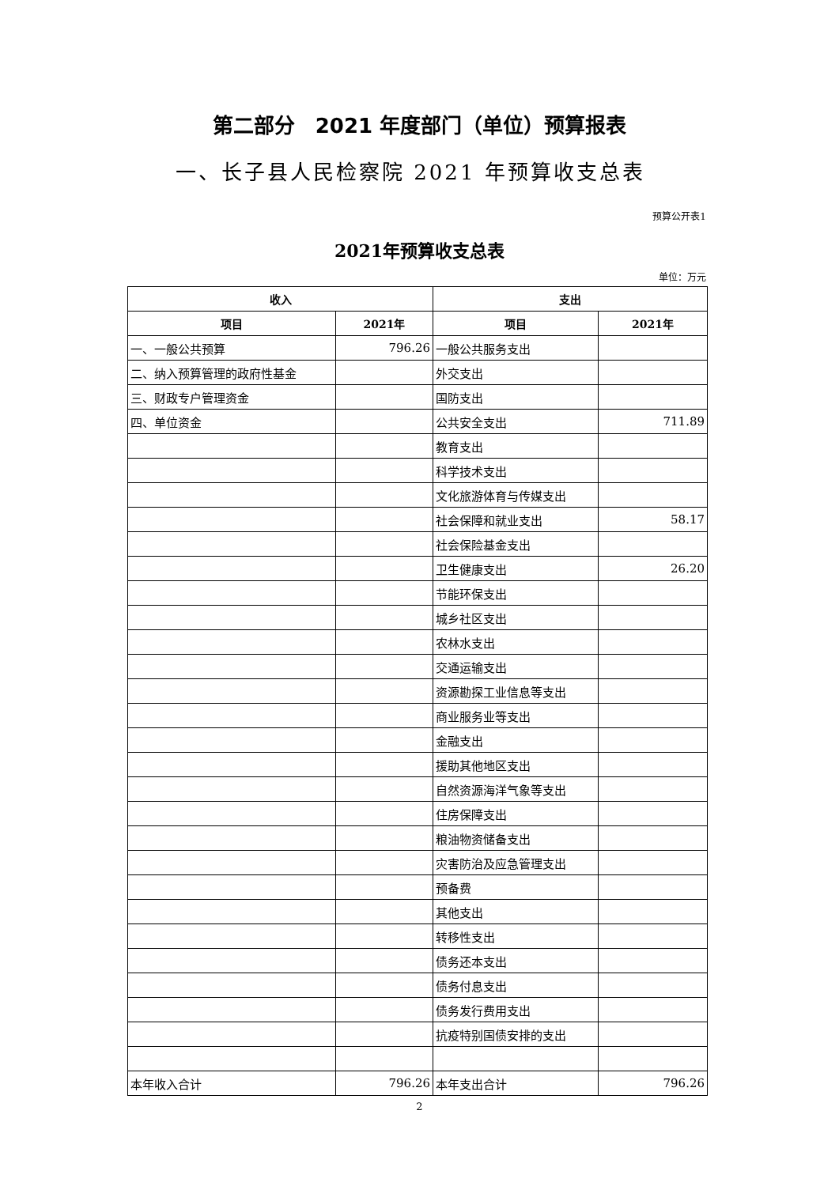第二部分　2021 年度部门（单位）预算报表
一、长子县人民检察院 2021 年预算收支总表
预算公开表1
2021年预算收支总表
单位：万元
| 收入 | | 支出 | |
| --- | --- | --- | --- |
| 项目 | 2021年 | 项目 | 2021年 |
| 一、一般公共预算 | 796.26 | 一般公共服务支出 | |
| 二、纳入预算管理的政府性基金 | | 外交支出 | |
| 三、财政专户管理资金 | | 国防支出 | |
| 四、单位资金 | | 公共安全支出 | 711.89 |
| | | 教育支出 | |
| | | 科学技术支出 | |
| | | 文化旅游体育与传媒支出 | |
| | | 社会保障和就业支出 | 58.17 |
| | | 社会保险基金支出 | |
| | | 卫生健康支出 | 26.20 |
| | | 节能环保支出 | |
| | | 城乡社区支出 | |
| | | 农林水支出 | |
| | | 交通运输支出 | |
| | | 资源勘探工业信息等支出 | |
| | | 商业服务业等支出 | |
| | | 金融支出 | |
| | | 援助其他地区支出 | |
| | | 自然资源海洋气象等支出 | |
| | | 住房保障支出 | |
| | | 粮油物资储备支出 | |
| | | 灾害防治及应急管理支出 | |
| | | 预备费 | |
| | | 其他支出 | |
| | | 转移性支出 | |
| | | 债务还本支出 | |
| | | 债务付息支出 | |
| | | 债务发行费用支出 | |
| | | 抗疫特别国债安排的支出 | |
| 本年收入合计 | 796.26 | 本年支出合计 | 796.26 |
2